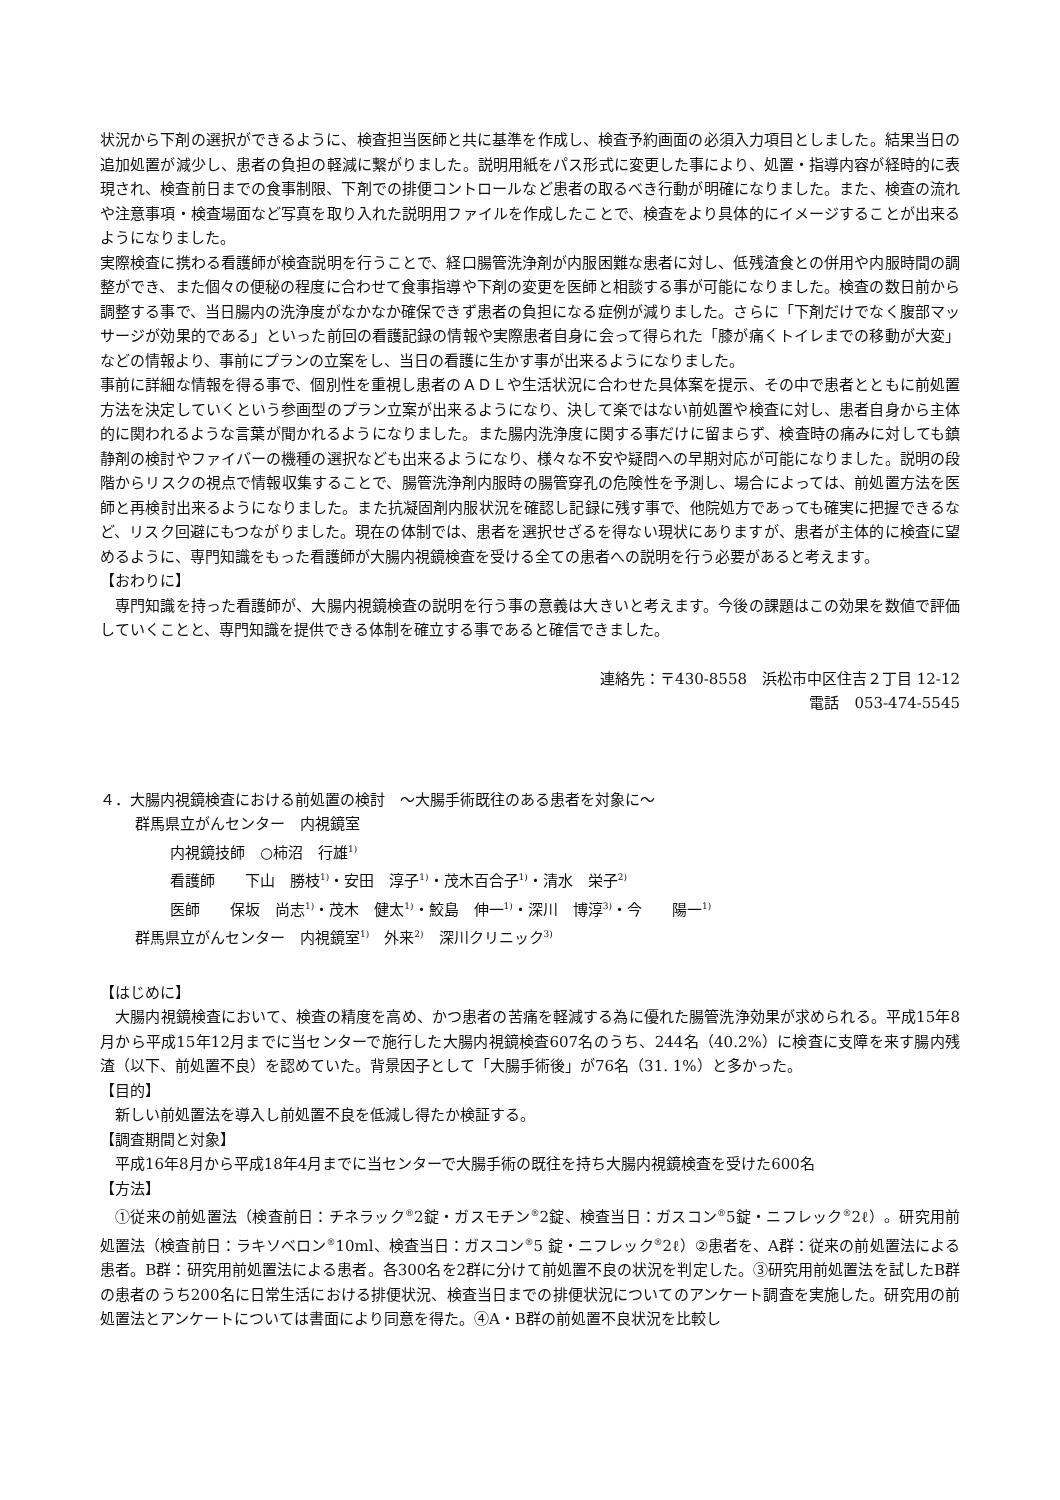状況から下剤の選択ができるように、検査担当医師と共に基準を作成し、検査予約画面の必須入力項目としました。結果当日の追加処置が減少し、患者の負担の軽減に繋がりました。説明用紙をパス形式に変更した事により、処置・指導内容が経時的に表現され、検査前日までの食事制限、下剤での排便コントロールなど患者の取るべき行動が明確になりました。また、検査の流れや注意事項・検査場面など写真を取り入れた説明用ファイルを作成したことで、検査をより具体的にイメージすることが出来るようになりました。
実際検査に携わる看護師が検査説明を行うことで、経口腸管洗浄剤が内服困難な患者に対し、低残渣食との併用や内服時間の調整ができ、また個々の便秘の程度に合わせて食事指導や下剤の変更を医師と相談する事が可能になりました。検査の数日前から調整する事で、当日腸内の洗浄度がなかなか確保できず患者の負担になる症例が減りました。さらに「下剤だけでなく腹部マッサージが効果的である」といった前回の看護記録の情報や実際患者自身に会って得られた「膝が痛くトイレまでの移動が大変」などの情報より、事前にプランの立案をし、当日の看護に生かす事が出来るようになりました。
事前に詳細な情報を得る事で、個別性を重視し患者のＡＤＬや生活状況に合わせた具体案を提示、その中で患者とともに前処置方法を決定していくという参画型のプラン立案が出来るようになり、決して楽ではない前処置や検査に対し、患者自身から主体的に関われるような言葉が聞かれるようになりました。また腸内洗浄度に関する事だけに留まらず、検査時の痛みに対しても鎮静剤の検討やファイバーの機種の選択なども出来るようになり、様々な不安や疑問への早期対応が可能になりました。説明の段階からリスクの視点で情報収集することで、腸管洗浄剤内服時の腸管穿孔の危険性を予測し、場合によっては、前処置方法を医師と再検討出来るようになりました。また抗凝固剤内服状況を確認し記録に残す事で、他院処方であっても確実に把握できるなど、リスク回避にもつながりました。現在の体制では、患者を選択せざるを得ない現状にありますが、患者が主体的に検査に望めるように、専門知識をもった看護師が大腸内視鏡検査を受ける全ての患者への説明を行う必要があると考えます。
【おわりに】
　専門知識を持った看護師が、大腸内視鏡検査の説明を行う事の意義は大きいと考えます。今後の課題はこの効果を数値で評価していくことと、専門知識を提供できる体制を確立する事であると確信できました。
連絡先：〒430-8558　浜松市中区住吉２丁目 12-12
電話　053-474-5545
４．大腸内視鏡検査における前処置の検討　～大腸手術既往のある患者を対象に～
群馬県立がんセンター　内視鏡室
内視鏡技師　○柿沼　行雄<sup>1)</sup>
看護師　　下山　勝枝<sup>1)</sup>・安田　淳子<sup>1)</sup>・茂木百合子<sup>1)</sup>・清水　栄子<sup>2)</sup>
医師　　保坂　尚志<sup>1)</sup>・茂木　健太<sup>1)</sup>・鮫島　伸一<sup>1)</sup>・深川　博淳<sup>3)</sup>・今　　陽一<sup>1)</sup>
群馬県立がんセンター　内視鏡室<sup>1)</sup>　外来<sup>2)</sup>　深川クリニック<sup>3)</sup>
【はじめに】
　大腸内視鏡検査において、検査の精度を高め、かつ患者の苦痛を軽減する為に優れた腸管洗浄効果が求められる。平成15年8月から平成15年12月までに当センターで施行した大腸内視鏡検査607名のうち、244名（40.2%）に検査に支障を来す腸内残渣（以下、前処置不良）を認めていた。背景因子として「大腸手術後」が76名（31. 1%）と多かった。
【目的】
　新しい前処置法を導入し前処置不良を低減し得たか検証する。
【調査期間と対象】
　平成16年8月から平成18年4月までに当センターで大腸手術の既往を持ち大腸内視鏡検査を受けた600名
【方法】
　①従来の前処置法（検査前日：チネラック<sup>®</sup>2錠・ガスモチン<sup>®</sup>2錠、検査当日：ガスコン<sup>®</sup>5錠・ニフレック<sup>®</sup>2ℓ）。研究用前処置法（検査前日：ラキソベロン<sup>®</sup>10ml、検査当日：ガスコン<sup>®</sup>5 錠・ニフレック<sup>®</sup>2ℓ）②患者を、A群：従来の前処置法による患者。B群：研究用前処置法による患者。各300名を2群に分けて前処置不良の状況を判定した。③研究用前処置法を試したB群の患者のうち200名に日常生活における排便状況、検査当日までの排便状況についてのアンケート調査を実施した。研究用の前処置法とアンケートについては書面により同意を得た。④A・B群の前処置不良状況を比較し